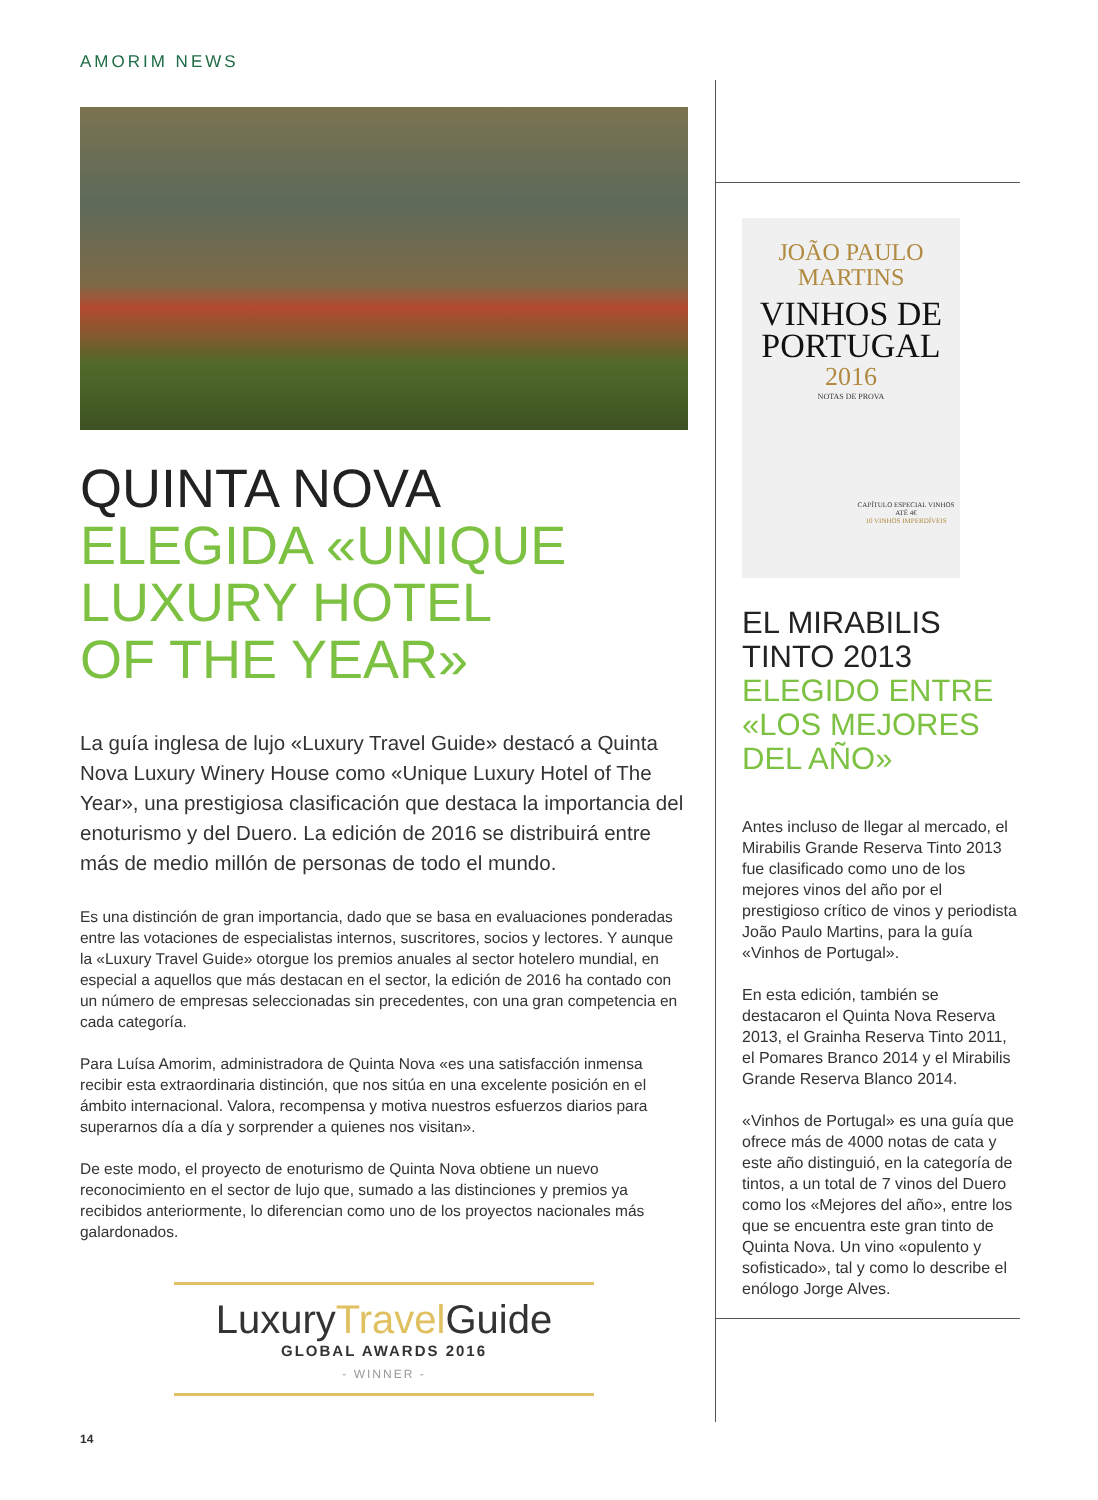AMORIM NEWS
QUINTA NOVA
ELEGIDA «UNIQUE
LUXURY HOTEL
OF THE YEAR»
La guía inglesa de lujo «Luxury Travel Guide» destacó a Quinta Nova Luxury Winery House como «Unique Luxury Hotel of The Year», una prestigiosa clasificación que destaca la importancia del enoturismo y del Duero. La edición de 2016 se distribuirá entre más de medio millón de personas de todo el mundo.
Es una distinción de gran importancia, dado que se basa en evaluaciones ponderadas entre las votaciones de especialistas internos, suscritores, socios y lectores. Y aunque la «Luxury Travel Guide» otorgue los premios anuales al sector hotelero mundial, en especial a aquellos que más destacan en el sector, la edición de 2016 ha contado con un número de empresas seleccionadas sin precedentes, con una gran competencia en cada categoría.
Para Luísa Amorim, administradora de Quinta Nova «es una satisfacción inmensa recibir esta extraordinaria distinción, que nos sitúa en una excelente posición en el ámbito internacional. Valora, recompensa y motiva nuestros esfuerzos diarios para superarnos día a día y sorprender a quienes nos visitan».
De este modo, el proyecto de enoturismo de Quinta Nova obtiene un nuevo reconocimiento en el sector de lujo que, sumado a las distinciones y premios ya recibidos anteriormente, lo diferencian como uno de los proyectos nacionales más galardonados.
LuxuryTravel Guide
GLOBAL AWARDS 2016
- WINNER -
JOÃO PAULO
MARTINS
VINHOS DE
PORTUGAL
2016
NOTAS DE PROVA
CAPÍTULO ESPECIAL VINHOS ATÉ 4€
10 VINHOS IMPERDÍVEIS
EL MIRABILIS
TINTO 2013
ELEGIDO ENTRE
«LOS MEJORES
DEL AÑO»
Antes incluso de llegar al mercado, el Mirabilis Grande Reserva Tinto 2013 fue clasificado como uno de los mejores vinos del año por el prestigioso crítico de vinos y periodista João Paulo Martins, para la guía «Vinhos de Portugal».
En esta edición, también se destacaron el Quinta Nova Reserva 2013, el Grainha Reserva Tinto 2011, el Pomares Branco 2014 y el Mirabilis Grande Reserva Blanco 2014.
«Vinhos de Portugal» es una guía que ofrece más de 4000 notas de cata y este año distinguió, en la categoría de tintos, a un total de 7 vinos del Duero como los «Mejores del año», entre los que se encuentra este gran tinto de Quinta Nova. Un vino «opulento y sofisticado», tal y como lo describe el enólogo Jorge Alves.
14